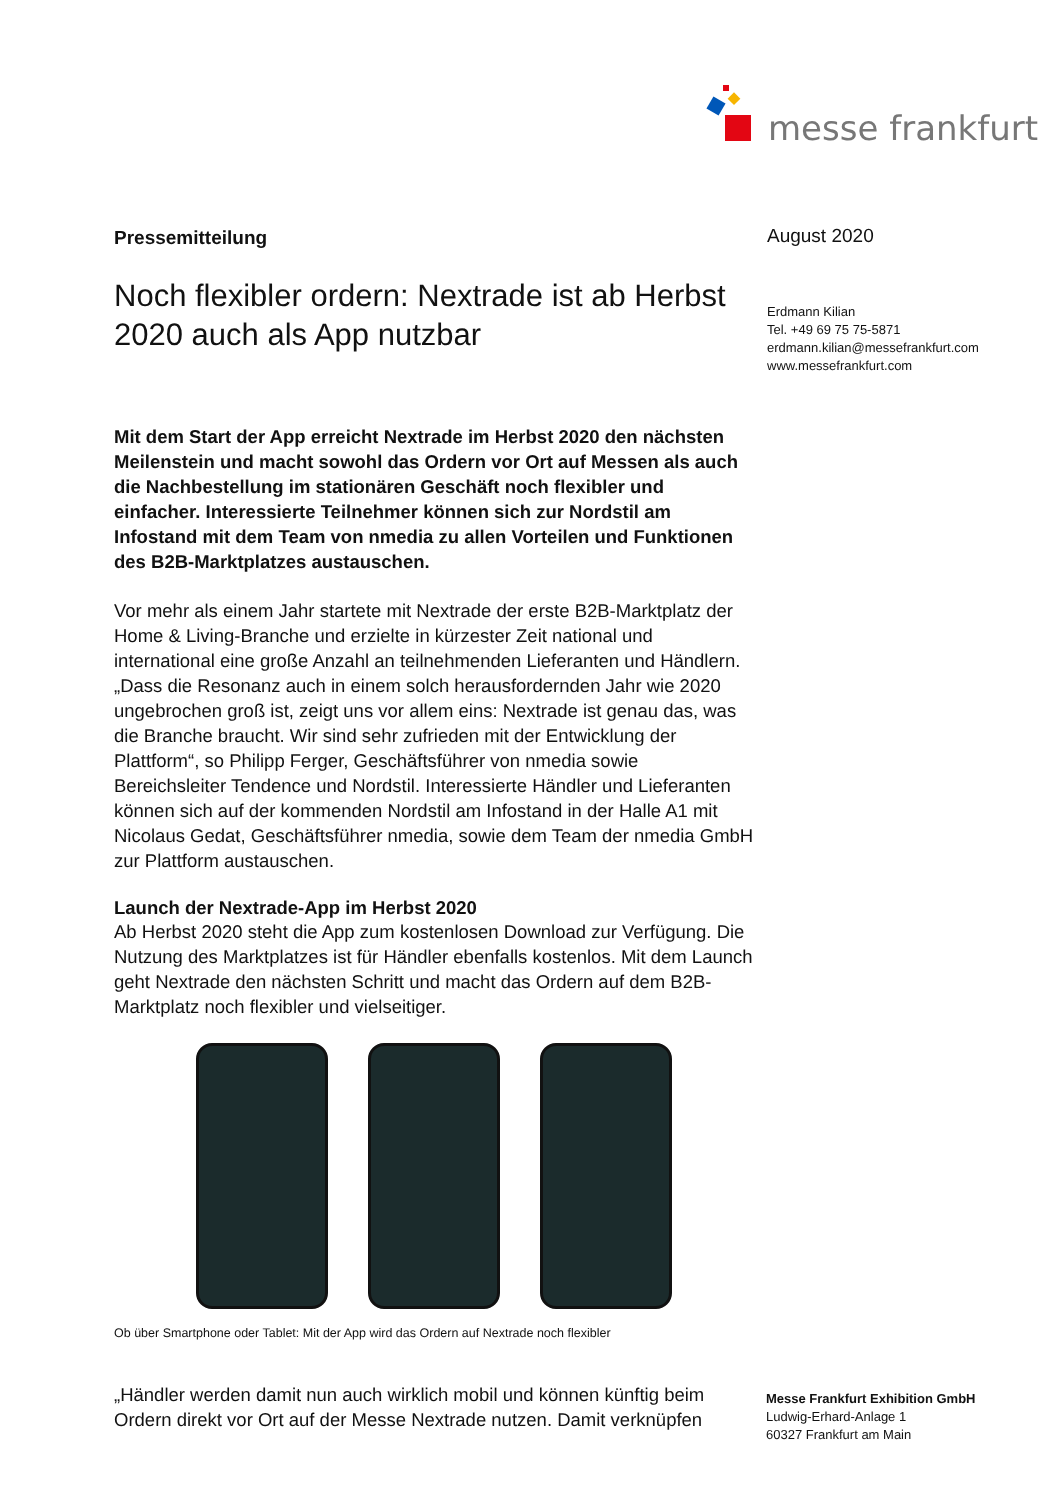messe frankfurt
Pressemitteilung
Noch flexibler ordern: Nextrade ist ab Herbst 2020 auch als App nutzbar
Mit dem Start der App erreicht Nextrade im Herbst 2020 den nächsten Meilenstein und macht sowohl das Ordern vor Ort auf Messen als auch die Nachbestellung im stationären Geschäft noch flexibler und einfacher. Interessierte Teilnehmer können sich zur Nordstil am Infostand mit dem Team von nmedia zu allen Vorteilen und Funktionen des B2B-Marktplatzes austauschen.
Vor mehr als einem Jahr startete mit Nextrade der erste B2B-Marktplatz der Home & Living-Branche und erzielte in kürzester Zeit national und international eine große Anzahl an teilnehmenden Lieferanten und Händlern. „Dass die Resonanz auch in einem solch herausfordernden Jahr wie 2020 ungebrochen groß ist, zeigt uns vor allem eins: Nextrade ist genau das, was die Branche braucht. Wir sind sehr zufrieden mit der Entwicklung der Plattform“, so Philipp Ferger, Geschäftsführer von nmedia sowie Bereichsleiter Tendence und Nordstil. Interessierte Händler und Lieferanten können sich auf der kommenden Nordstil am Infostand in der Halle A1 mit Nicolaus Gedat, Geschäftsführer nmedia, sowie dem Team der nmedia GmbH zur Plattform austauschen.
Launch der Nextrade-App im Herbst 2020
Ab Herbst 2020 steht die App zum kostenlosen Download zur Verfügung. Die Nutzung des Marktplatzes ist für Händler ebenfalls kostenlos. Mit dem Launch geht Nextrade den nächsten Schritt und macht das Ordern auf dem B2B-Marktplatz noch flexibler und vielseitiger.
Ob über Smartphone oder Tablet: Mit der App wird das Ordern auf Nextrade noch flexibler
„Händler werden damit nun auch wirklich mobil und können künftig beim Ordern direkt vor Ort auf der Messe Nextrade nutzen. Damit verknüpfen
August 2020
Erdmann Kilian
Tel. +49 69 75 75-5871
erdmann.kilian@messefrankfurt.com
www.messefrankfurt.com
Messe Frankfurt Exhibition GmbH
Ludwig-Erhard-Anlage 1
60327 Frankfurt am Main